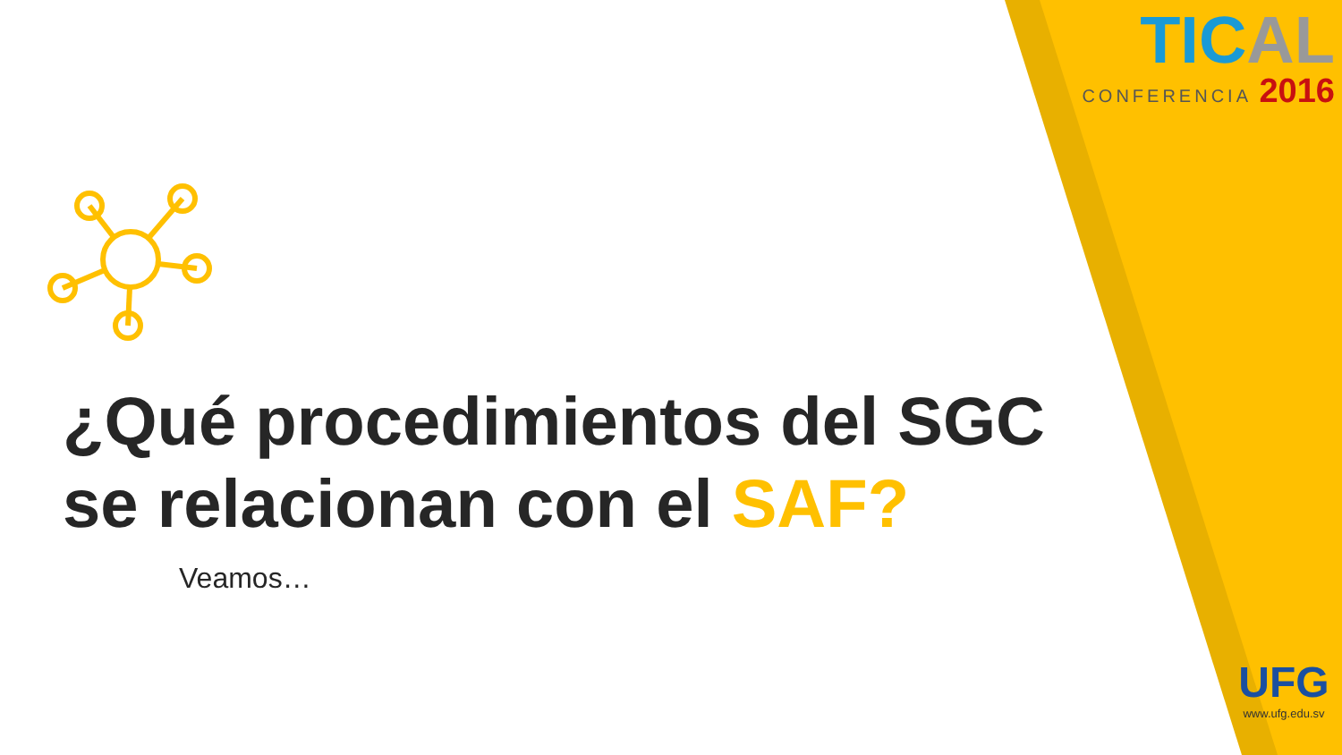TICAL
CONFERENCIA 2016
¿Qué procedimientos del SGC
se relacionan con el SAF?
Veamos…
UFG
www.ufg.edu.sv